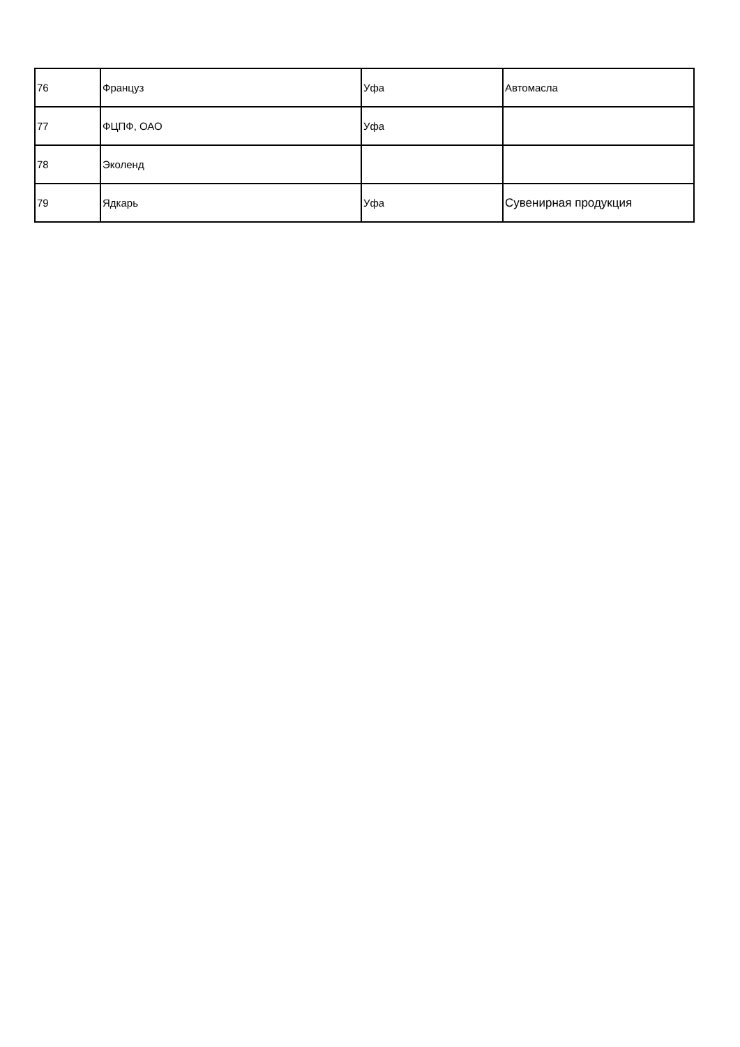| 76 | Француз | Уфа | Автомасла |
| 77 | ФЦПФ, ОАО | Уфа | |
| 78 | Эколенд | | |
| 79 | Ядкарь | Уфа | Сувенирная продукция |